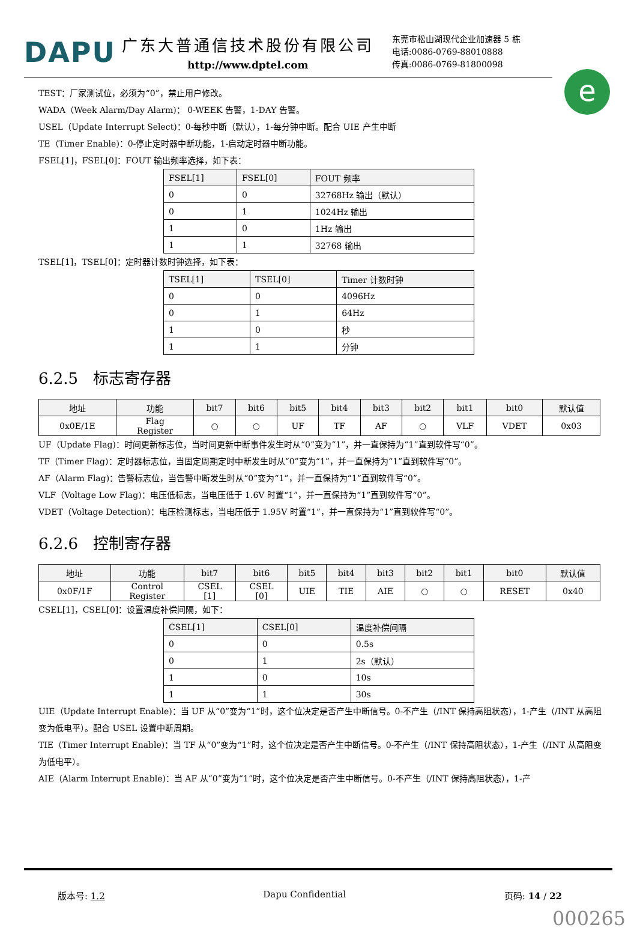DAPU
广东大普通信技术股份有限公司
http://www.dptel.com
东莞市松山湖现代企业加速器 5 栋
电话:0086-0769-88010888
传真:0086-0769-81800098
e
TEST：厂家测试位，必须为“0”，禁止用户修改。
WADA（Week Alarm/Day Alarm)： 0-WEEK 告警，1-DAY 告警。
USEL（Update Interrupt Select)：0-每秒中断（默认），1-每分钟中断。配合 UIE 产生中断
TE（Timer Enable)：0-停止定时器中断功能，1-启动定时器中断功能。
FSEL[1]，FSEL[0]：FOUT 输出频率选择，如下表：
| FSEL[1] | FSEL[0] | FOUT 频率 |
| --- | --- | --- |
| 0 | 0 | 32768Hz 输出（默认） |
| 0 | 1 | 1024Hz 输出 |
| 1 | 0 | 1Hz 输出 |
| 1 | 1 | 32768 输出 |
TSEL[1]，TSEL[0]：定时器计数时钟选择，如下表：
| TSEL[1] | TSEL[0] | Timer 计数时钟 |
| --- | --- | --- |
| 0 | 0 | 4096Hz |
| 0 | 1 | 64Hz |
| 1 | 0 | 秒 |
| 1 | 1 | 分钟 |
6.2.5 标志寄存器
| 地址 | 功能 | bit7 | bit6 | bit5 | bit4 | bit3 | bit2 | bit1 | bit0 | 默认值 |
| --- | --- | --- | --- | --- | --- | --- | --- | --- | --- | --- |
| 0x0E/1E | Flag Register | ○ | ○ | UF | TF | AF | ○ | VLF | VDET | 0x03 |
UF（Update Flag)：时间更新标志位，当时间更新中断事件发生时从“0”变为“1”，并一直保持为“1”直到软件写“0”。
TF（Timer Flag)：定时器标志位，当固定周期定时中断发生时从“0”变为“1”，并一直保持为“1”直到软件写“0”。
AF（Alarm Flag)：告警标志位，当告警中断发生时从“0”变为“1”，并一直保持为“1”直到软件写“0”。
VLF（Voltage Low Flag)：电压低标志，当电压低于 1.6V 时置“1”，并一直保持为“1”直到软件写“0”。
VDET（Voltage Detection)：电压检测标志，当电压低于 1.95V 时置“1”，并一直保持为“1”直到软件写“0”。
6.2.6 控制寄存器
| 地址 | 功能 | bit7 | bit6 | bit5 | bit4 | bit3 | bit2 | bit1 | bit0 | 默认值 |
| --- | --- | --- | --- | --- | --- | --- | --- | --- | --- | --- |
| 0x0F/1F | Control Register | CSEL [1] | CSEL [0] | UIE | TIE | AIE | ○ | ○ | RESET | 0x40 |
CSEL[1]，CSEL[0]：设置温度补偿间隔，如下：
| CSEL[1] | CSEL[0] | 温度补偿间隔 |
| --- | --- | --- |
| 0 | 0 | 0.5s |
| 0 | 1 | 2s（默认） |
| 1 | 0 | 10s |
| 1 | 1 | 30s |
UIE（Update Interrupt Enable)：当 UF 从“0”变为“1”时，这个位决定是否产生中断信号。0-不产生（/INT 保持高阻状态），1-产生（/INT 从高阻变为低电平）。配合 USEL 设置中断周期。
TIE（Timer Interrupt Enable)：当 TF 从“0”变为“1”时，这个位决定是否产生中断信号。0-不产生（/INT 保持高阻状态），1-产生（/INT 从高阻变为低电平）。
AIE（Alarm Interrupt Enable)：当 AF 从“0”变为“1”时，这个位决定是否产生中断信号。0-不产生（/INT 保持高阻状态），1-产
版本号: 1.2 Dapu Confidential 页码: 14 / 22
000265